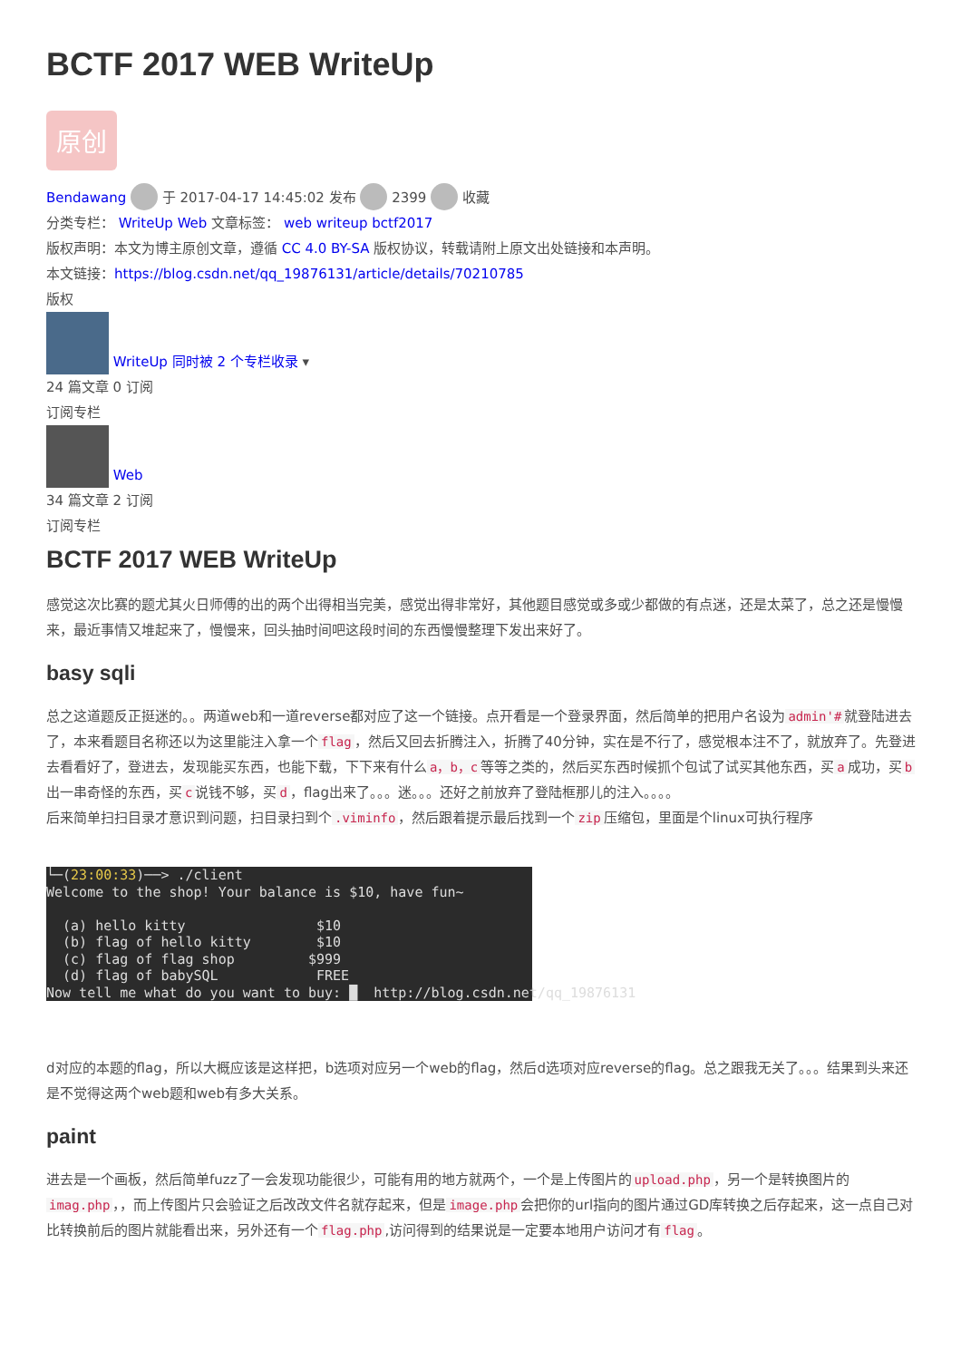BCTF 2017 WEB WriteUp
原创
Bendawang 于 2017-04-17 14:45:02 发布 2399 收藏
分类专栏： WriteUp Web 文章标签： web writeup bctf2017
版权声明：本文为博主原创文章，遵循 CC 4.0 BY-SA 版权协议，转载请附上原文出处链接和本声明。
本文链接：https://blog.csdn.net/qq_19876131/article/details/70210785
版权
WriteUp 同时被 2 个专栏收录 ▾
24 篇文章 0 订阅
订阅专栏
Web
34 篇文章 2 订阅
订阅专栏
BCTF 2017 WEB WriteUp
感觉这次比赛的题尤其火日师傅的出的两个出得相当完美，感觉出得非常好，其他题目感觉或多或少都做的有点迷，还是太菜了，总之还是慢慢来，最近事情又堆起来了，慢慢来，回头抽时间吧这段时间的东西慢慢整理下发出来好了。
basy sqli
总之这道题反正挺迷的。。两道web和一道reverse都对应了这一个链接。点开看是一个登录界面，然后简单的把用户名设为 admin'# 就登陆进去了，本来看题目名称还以为这里能注入拿一个 flag ，然后又回去折腾注入，折腾了40分钟，实在是不行了，感觉根本注不了，就放弃了。先登进去看看好了，登进去，发现能买东西，也能下载，下下来有什么 a，b，c 等等之类的，然后买东西时候抓个包试了试买其他东西，买 a 成功，买 b 出一串奇怪的东西，买 c 说钱不够，买 d ，flag出来了。。。迷。。。还好之前放弃了登陆框那儿的注入。。。。
后来简单扫扫目录才意识到问题，扫目录扫到个.viminfo ，然后跟着提示最后找到一个 zip 压缩包，里面是个linux可执行程序
└─(23:00:33)──> ./client
Welcome to the shop! Your balance is $10, have fun~

  (a) hello kitty                $10
  (b) flag of hello kitty        $10
  (c) flag of flag shop         $999
  (d) flag of babySQL            FREE
Now tell me what do you want to buy: █  http://blog.csdn.net/qq_19876131
d对应的本题的flag，所以大概应该是这样把，b选项对应另一个web的flag，然后d选项对应reverse的flag。总之跟我无关了。。。结果到头来还是不觉得这两个web题和web有多大关系。
paint
进去是一个画板，然后简单fuzz了一会发现功能很少，可能有用的地方就两个，一个是上传图片的 upload.php ，另一个是转换图片的 imag.php ，，而上传图片只会验证之后改改文件名就存起来，但是 image.php 会把你的url指向的图片通过GD库转换之后存起来，这一点自己对比转换前后的图片就能看出来，另外还有一个 flag.php,访问得到的结果说是一定要本地用户访问才有 flag 。